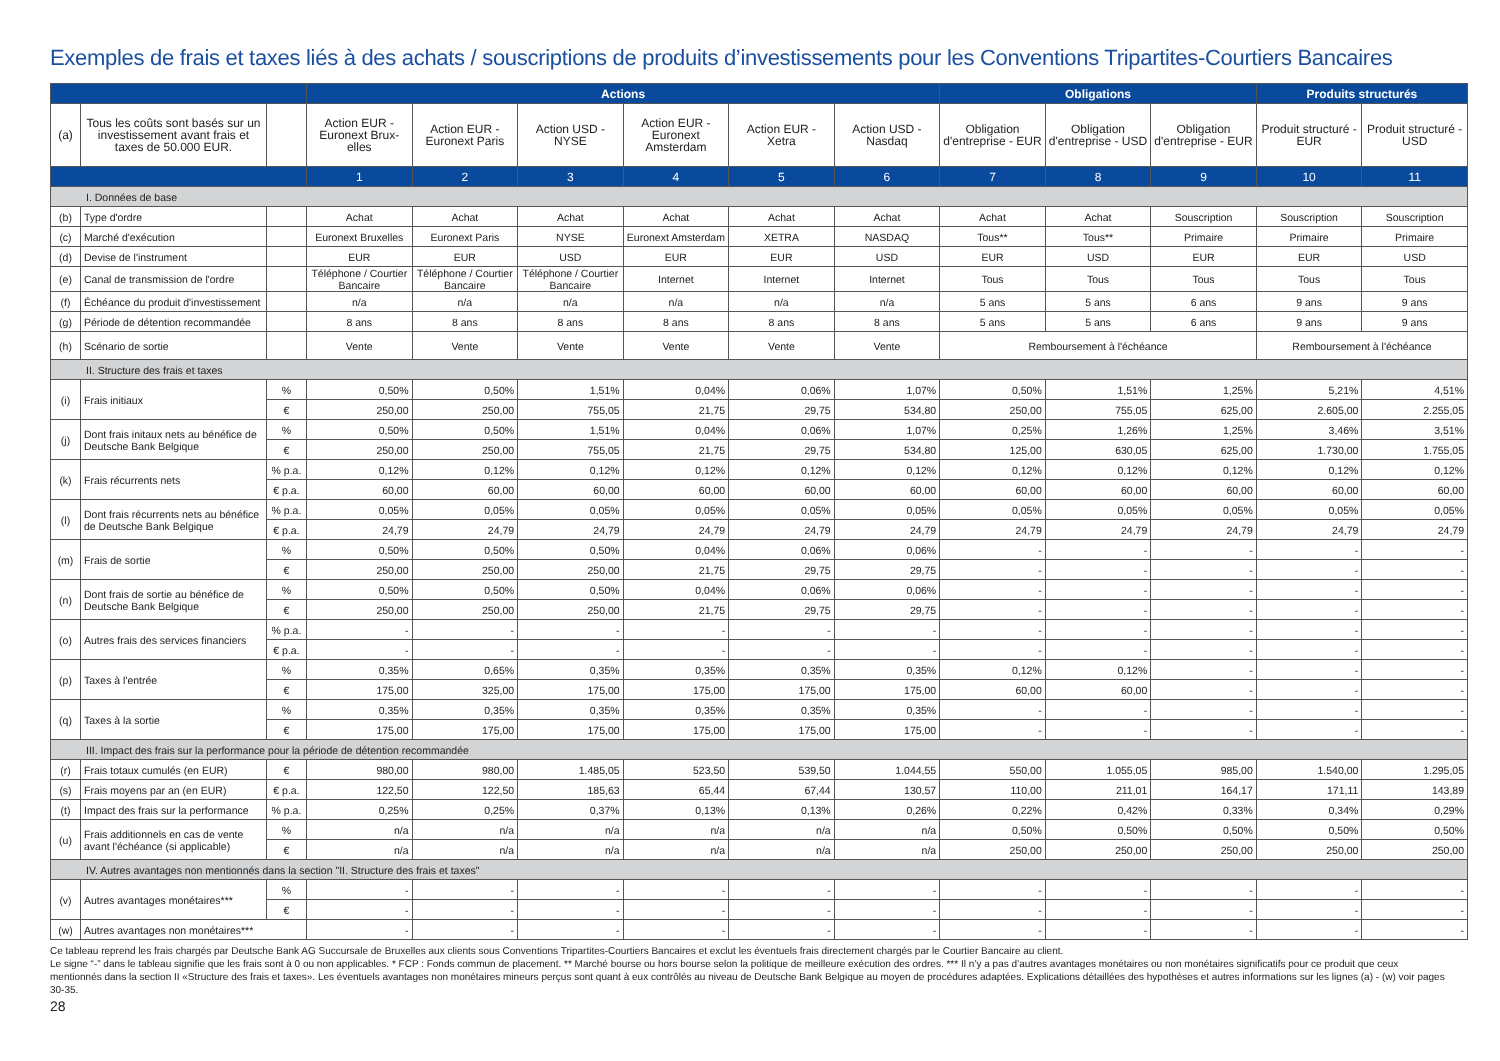Exemples de frais et taxes liés à des achats / souscriptions de produits d’investissements pour les Conventions Tripartites-Courtiers Bancaires
| | | | Actions | | | | | | Obligations | | | Produits structurés | |
| (a) | Tous les coûts sont basés sur un investissement avant frais et taxes de 50.000 EUR. | | Action EUR - Euronext Brux-elles | Action EUR - Euronext Paris | Action USD - NYSE | Action EUR - Euronext Amsterdam | Action EUR - Xetra | Action USD - Nasdaq | Obligation d'entreprise - EUR | Obligation d'entreprise - USD | Obligation d'entreprise - EUR | Produit structuré - EUR | Produit structuré - USD |
| | | | 1 | 2 | 3 | 4 | 5 | 6 | 7 | 8 | 9 | 10 | 11 |
| I. Données de base | | | | | | | | | | | | | |
| (b) | Type d'ordre | | Achat | Achat | Achat | Achat | Achat | Achat | Achat | Achat | Souscription | Souscription | Souscription |
| (c) | Marché d'exécution | | Euronext Bruxelles | Euronext Paris | NYSE | Euronext Amsterdam | XETRA | NASDAQ | Tous** | Tous** | Primaire | Primaire | Primaire |
| (d) | Devise de l'instrument | | EUR | EUR | USD | EUR | EUR | USD | EUR | USD | EUR | EUR | USD |
| (e) | Canal de transmission de l'ordre | | Téléphone / Courtier Bancaire | Téléphone / Courtier Bancaire | Téléphone / Courtier Bancaire | Internet | Internet | Internet | Tous | Tous | Tous | Tous | Tous |
| (f) | Échéance du produit d'investissement | | n/a | n/a | n/a | n/a | n/a | n/a | 5 ans | 5 ans | 6 ans | 9 ans | 9 ans |
| (g) | Période de détention recommandée | | 8 ans | 8 ans | 8 ans | 8 ans | 8 ans | 8 ans | 5 ans | 5 ans | 6 ans | 9 ans | 9 ans |
| (h) | Scénario de sortie | | Vente | Vente | Vente | Vente | Vente | Vente | Remboursement à l'échéance | | | Remboursement à l'échéance | |
| II. Structure des frais et taxes | | | | | | | | | | | | | |
| (i) | Frais initiaux | % | 0,50% | 0,50% | 1,51% | 0,04% | 0,06% | 1,07% | 0,50% | 1,51% | 1,25% | 5,21% | 4,51% |
| | | € | 250,00 | 250,00 | 755,05 | 21,75 | 29,75 | 534,80 | 250,00 | 755,05 | 625,00 | 2.605,00 | 2.255,05 |
| (j) | Dont frais initaux nets au bénéfice de Deutsche Bank Belgique | % | 0,50% | 0,50% | 1,51% | 0,04% | 0,06% | 1,07% | 0,25% | 1,26% | 1,25% | 3,46% | 3,51% |
| | | € | 250,00 | 250,00 | 755,05 | 21,75 | 29,75 | 534,80 | 125,00 | 630,05 | 625,00 | 1.730,00 | 1.755,05 |
| (k) | Frais récurrents nets | % p.a. | 0,12% | 0,12% | 0,12% | 0,12% | 0,12% | 0,12% | 0,12% | 0,12% | 0,12% | 0,12% | 0,12% |
| | | € p.a. | 60,00 | 60,00 | 60,00 | 60,00 | 60,00 | 60,00 | 60,00 | 60,00 | 60,00 | 60,00 | 60,00 |
| (l) | Dont frais récurrents nets au bénéfice de Deutsche Bank Belgique | % p.a. | 0,05% | 0,05% | 0,05% | 0,05% | 0,05% | 0,05% | 0,05% | 0,05% | 0,05% | 0,05% | 0,05% |
| | | € p.a. | 24,79 | 24,79 | 24,79 | 24,79 | 24,79 | 24,79 | 24,79 | 24,79 | 24,79 | 24,79 | 24,79 |
| (m) | Frais de sortie | % | 0,50% | 0,50% | 0,50% | 0,04% | 0,06% | 0,06% | - | - | - | - | - |
| | | € | 250,00 | 250,00 | 250,00 | 21,75 | 29,75 | 29,75 | - | - | - | - | - |
| (n) | Dont frais de sortie au bénéfice de Deutsche Bank Belgique | % | 0,50% | 0,50% | 0,50% | 0,04% | 0,06% | 0,06% | - | - | - | - | - |
| | | € | 250,00 | 250,00 | 250,00 | 21,75 | 29,75 | 29,75 | - | - | - | - | - |
| (o) | Autres frais des services financiers | % p.a. | - | - | - | - | - | - | - | - | - | - | - |
| | | € p.a. | - | - | - | - | - | - | - | - | - | - | - |
| (p) | Taxes à l'entrée | % | 0,35% | 0,65% | 0,35% | 0,35% | 0,35% | 0,35% | 0,12% | 0,12% | - | - | - |
| | | € | 175,00 | 325,00 | 175,00 | 175,00 | 175,00 | 175,00 | 60,00 | 60,00 | - | - | - |
| (q) | Taxes à la sortie | % | 0,35% | 0,35% | 0,35% | 0,35% | 0,35% | 0,35% | - | - | - | - | - |
| | | € | 175,00 | 175,00 | 175,00 | 175,00 | 175,00 | 175,00 | - | - | - | - | - |
| III. Impact des frais sur la performance pour la période de détention recommandée | | | | | | | | | | | | | |
| (r) | Frais totaux cumulés (en EUR) | € | 980,00 | 980,00 | 1.485,05 | 523,50 | 539,50 | 1.044,55 | 550,00 | 1.055,05 | 985,00 | 1.540,00 | 1.295,05 |
| (s) | Frais moyens par an (en EUR) | € p.a. | 122,50 | 122,50 | 185,63 | 65,44 | 67,44 | 130,57 | 110,00 | 211,01 | 164,17 | 171,11 | 143,89 |
| (t) | Impact des frais sur la performance | % p.a. | 0,25% | 0,25% | 0,37% | 0,13% | 0,13% | 0,26% | 0,22% | 0,42% | 0,33% | 0,34% | 0,29% |
| (u) | Frais additionnels en cas de vente avant l'échéance (si applicable) | % | n/a | n/a | n/a | n/a | n/a | n/a | 0,50% | 0,50% | 0,50% | 0,50% | 0,50% |
| | | € | n/a | n/a | n/a | n/a | n/a | n/a | 250,00 | 250,00 | 250,00 | 250,00 | 250,00 |
| IV. Autres avantages non mentionnés dans la section "II. Structure des frais et taxes" | | | | | | | | | | | | | |
| (v) | Autres avantages monétaires*** | % | - | - | - | - | - | - | - | - | - | - | - |
| | | € | - | - | - | - | - | - | - | - | - | - | - |
| (w) | Autres avantages non monétaires*** | | - | - | - | - | - | - | - | - | - | - | - |
Ce tableau reprend les frais chargés par Deutsche Bank AG Succursale de Bruxelles aux clients sous Conventions Tripartites-Courtiers Bancaires et exclut les éventuels frais directement chargés par le Courtier Bancaire au client.
Le signe “-” dans le tableau signifie que les frais sont à 0 ou non applicables. * FCP : Fonds commun de placement. ** Marché bourse ou hors bourse selon la politique de meilleure exécution des ordres. *** Il n’y a pas d’autres avantages monétaires ou non monétaires significatifs pour ce produit que ceux mentionnés dans la section II «Structure des frais et taxes». Les éventuels avantages non monétaires mineurs perçus sont quant à eux contrôlés au niveau de Deutsche Bank Belgique au moyen de procédures adaptées. Explications détaillées des hypothèses et autres informations sur les lignes (a) - (w) voir pages 30-35.
28